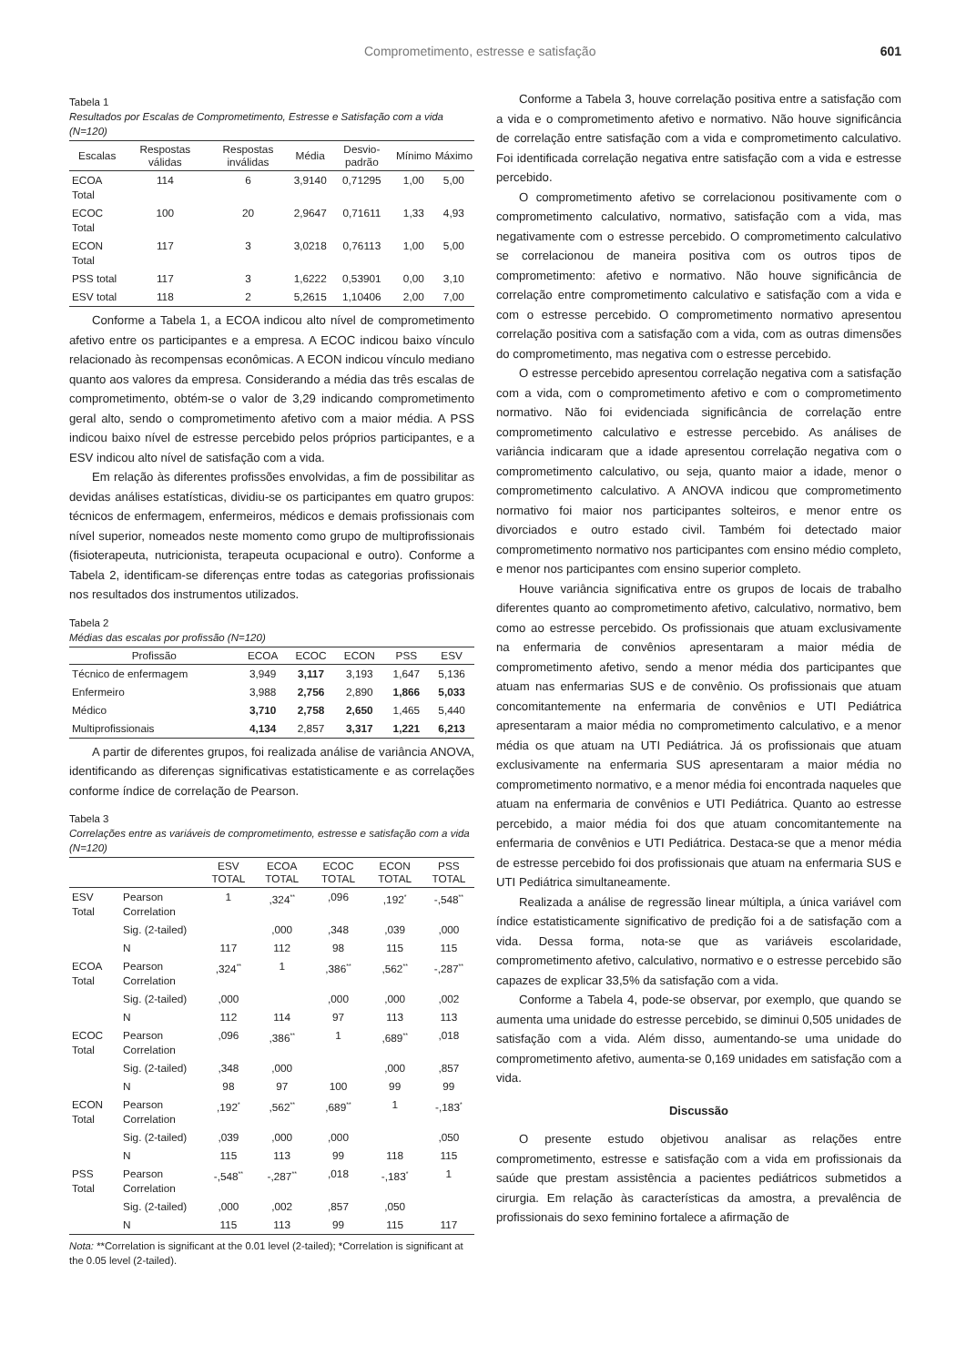Comprometimento, estresse e satisfação 601
Tabela 1
Resultados por Escalas de Comprometimento, Estresse e Satisfação com a vida (N=120)
| Escalas | Respostas válidas | Respostas inválidas | Média | Desvio-padrão | Mínimo | Máximo |
| --- | --- | --- | --- | --- | --- | --- |
| ECOA Total | 114 | 6 | 3,9140 | 0,71295 | 1,00 | 5,00 |
| ECOC Total | 100 | 20 | 2,9647 | 0,71611 | 1,33 | 4,93 |
| ECON Total | 117 | 3 | 3,0218 | 0,76113 | 1,00 | 5,00 |
| PSS total | 117 | 3 | 1,6222 | 0,53901 | 0,00 | 3,10 |
| ESV total | 118 | 2 | 5,2615 | 1,10406 | 2,00 | 7,00 |
Conforme a Tabela 1, a ECOA indicou alto nível de comprometimento afetivo entre os participantes e a empresa. A ECOC indicou baixo vínculo relacionado às recompensas econômicas. A ECON indicou vínculo mediano quanto aos valores da empresa. Considerando a média das três escalas de comprometimento, obtém-se o valor de 3,29 indicando comprometimento geral alto, sendo o comprometimento afetivo com a maior média. A PSS indicou baixo nível de estresse percebido pelos próprios participantes, e a ESV indicou alto nível de satisfação com a vida.
Em relação às diferentes profissões envolvidas, a fim de possibilitar as devidas análises estatísticas, dividiu-se os participantes em quatro grupos: técnicos de enfermagem, enfermeiros, médicos e demais profissionais com nível superior, nomeados neste momento como grupo de multiprofissionais (fisioterapeuta, nutricionista, terapeuta ocupacional e outro). Conforme a Tabela 2, identificam-se diferenças entre todas as categorias profissionais nos resultados dos instrumentos utilizados.
Tabela 2
Médias das escalas por profissão (N=120)
| Profissão | ECOA | ECOC | ECON | PSS | ESV |
| --- | --- | --- | --- | --- | --- |
| Técnico de enfermagem | 3,949 | 3,117 | 3,193 | 1,647 | 5,136 |
| Enfermeiro | 3,988 | 2,756 | 2,890 | 1,866 | 5,033 |
| Médico | 3,710 | 2,758 | 2,650 | 1,465 | 5,440 |
| Multiprofissionais | 4,134 | 2,857 | 3,317 | 1,221 | 6,213 |
A partir de diferentes grupos, foi realizada análise de variância ANOVA, identificando as diferenças significativas estatisticamente e as correlações conforme índice de correlação de Pearson.
Tabela 3
Correlações entre as variáveis de comprometimento, estresse e satisfação com a vida (N=120)
| | | ESV TOTAL | ECOA TOTAL | ECOC TOTAL | ECON TOTAL | PSS TOTAL |
| --- | --- | --- | --- | --- | --- | --- |
| ESV Total | Pearson Correlation | 1 | ,324<sup>**</sup> | ,096 | ,192<sup>*</sup> | -,548<sup>**</sup> |
| | Sig. (2-tailed) | | ,000 | ,348 | ,039 | ,000 |
| | N | 117 | 112 | 98 | 115 | 115 |
| ECOA Total | Pearson Correlation | ,324<sup>**</sup> | 1 | ,386<sup>**</sup> | ,562<sup>**</sup> | -,287<sup>**</sup> |
| | Sig. (2-tailed) | ,000 | | ,000 | ,000 | ,002 |
| | N | 112 | 114 | 97 | 113 | 113 |
| ECOC Total | Pearson Correlation | ,096 | ,386<sup>**</sup> | 1 | ,689<sup>**</sup> | ,018 |
| | Sig. (2-tailed) | ,348 | ,000 | | ,000 | ,857 |
| | N | 98 | 97 | 100 | 99 | 99 |
| ECON Total | Pearson Correlation | ,192<sup>*</sup> | ,562<sup>**</sup> | ,689<sup>**</sup> | 1 | -,183<sup>*</sup> |
| | Sig. (2-tailed) | ,039 | ,000 | ,000 | | ,050 |
| | N | 115 | 113 | 99 | 118 | 115 |
| PSS Total | Pearson Correlation | -,548<sup>**</sup> | -,287<sup>**</sup> | ,018 | -,183<sup>*</sup> | 1 |
| | Sig. (2-tailed) | ,000 | ,002 | ,857 | ,050 | |
| | N | 115 | 113 | 99 | 115 | 117 |
Nota: **Correlation is significant at the 0.01 level (2-tailed); *Correlation is significant at the 0.05 level (2-tailed).
Conforme a Tabela 3, houve correlação positiva entre a satisfação com a vida e o comprometimento afetivo e normativo. Não houve significância de correlação entre satisfação com a vida e comprometimento calculativo. Foi identificada correlação negativa entre satisfação com a vida e estresse percebido.
O comprometimento afetivo se correlacionou positivamente com o comprometimento calculativo, normativo, satisfação com a vida, mas negativamente com o estresse percebido. O comprometimento calculativo se correlacionou de maneira positiva com os outros tipos de comprometimento: afetivo e normativo. Não houve significância de correlação entre comprometimento calculativo e satisfação com a vida e com o estresse percebido. O comprometimento normativo apresentou correlação positiva com a satisfação com a vida, com as outras dimensões do comprometimento, mas negativa com o estresse percebido.
O estresse percebido apresentou correlação negativa com a satisfação com a vida, com o comprometimento afetivo e com o comprometimento normativo. Não foi evidenciada significância de correlação entre comprometimento calculativo e estresse percebido. As análises de variância indicaram que a idade apresentou correlação negativa com o comprometimento calculativo, ou seja, quanto maior a idade, menor o comprometimento calculativo. A ANOVA indicou que comprometimento normativo foi maior nos participantes solteiros, e menor entre os divorciados e outro estado civil. Também foi detectado maior comprometimento normativo nos participantes com ensino médio completo, e menor nos participantes com ensino superior completo.
Houve variância significativa entre os grupos de locais de trabalho diferentes quanto ao comprometimento afetivo, calculativo, normativo, bem como ao estresse percebido. Os profissionais que atuam exclusivamente na enfermaria de convênios apresentaram a maior média de comprometimento afetivo, sendo a menor média dos participantes que atuam nas enfermarias SUS e de convênio. Os profissionais que atuam concomitantemente na enfermaria de convênios e UTI Pediátrica apresentaram a maior média no comprometimento calculativo, e a menor média os que atuam na UTI Pediátrica. Já os profissionais que atuam exclusivamente na enfermaria SUS apresentaram a maior média no comprometimento normativo, e a menor média foi encontrada naqueles que atuam na enfermaria de convênios e UTI Pediátrica. Quanto ao estresse percebido, a maior média foi dos que atuam concomitantemente na enfermaria de convênios e UTI Pediátrica. Destaca-se que a menor média de estresse percebido foi dos profissionais que atuam na enfermaria SUS e UTI Pediátrica simultaneamente.
Realizada a análise de regressão linear múltipla, a única variável com índice estatisticamente significativo de predição foi a de satisfação com a vida. Dessa forma, nota-se que as variáveis escolaridade, comprometimento afetivo, calculativo, normativo e o estresse percebido são capazes de explicar 33,5% da satisfação com a vida.
Conforme a Tabela 4, pode-se observar, por exemplo, que quando se aumenta uma unidade do estresse percebido, se diminui 0,505 unidades de satisfação com a vida. Além disso, aumentando-se uma unidade do comprometimento afetivo, aumenta-se 0,169 unidades em satisfação com a vida.
Discussão
O presente estudo objetivou analisar as relações entre comprometimento, estresse e satisfação com a vida em profissionais da saúde que prestam assistência a pacientes pediátricos submetidos a cirurgia. Em relação às características da amostra, a prevalência de profissionais do sexo feminino fortalece a afirmação de